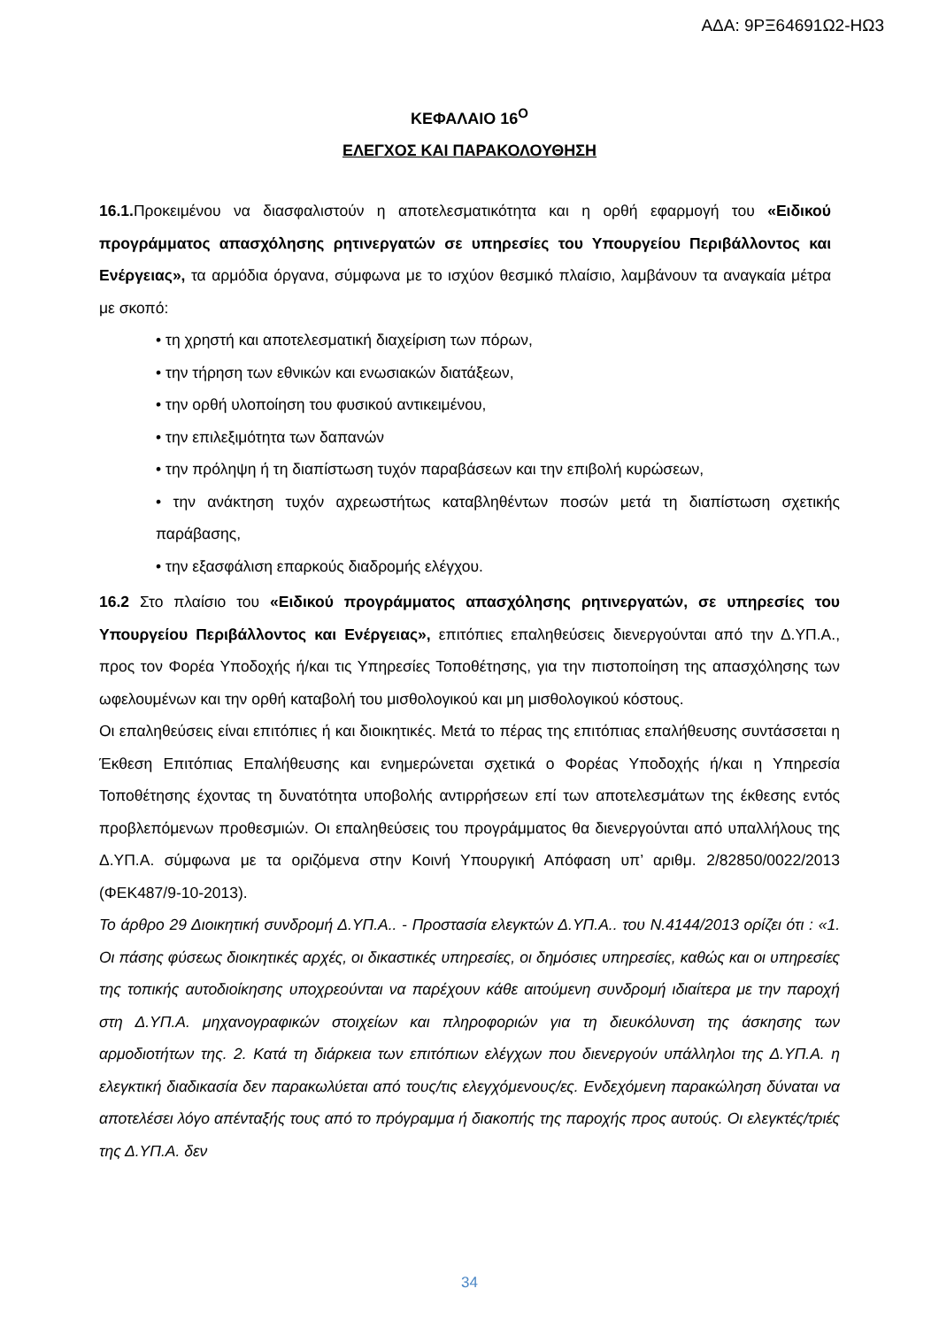ΑΔΑ: 9ΡΞ64691Ω2-ΗΩ3
ΚΕΦΑΛΑΙΟ 16<sup>Ο</sup>
ΕΛΕΓΧΟΣ ΚΑΙ ΠΑΡΑΚΟΛΟΥΘΗΣΗ
16.1. Προκειμένου να διασφαλιστούν η αποτελεσματικότητα και η ορθή εφαρμογή του «Ειδικού προγράμματος απασχόλησης ρητινεργατών σε υπηρεσίες του Υπουργείου Περιβάλλοντος και Ενέργειας», τα αρμόδια όργανα, σύμφωνα με το ισχύον θεσμικό πλαίσιο, λαμβάνουν τα αναγκαία μέτρα με σκοπό:
• τη χρηστή και αποτελεσματική διαχείριση των πόρων,
• την τήρηση των εθνικών και ενωσιακών διατάξεων,
• την ορθή υλοποίηση του φυσικού αντικειμένου,
• την επιλεξιμότητα των δαπανών
• την πρόληψη ή τη διαπίστωση τυχόν παραβάσεων και την επιβολή κυρώσεων,
• την ανάκτηση τυχόν αχρεωστήτως καταβληθέντων ποσών μετά τη διαπίστωση σχετικής παράβασης,
• την εξασφάλιση επαρκούς διαδρομής ελέγχου.
16.2 Στο πλαίσιο του «Ειδικού προγράμματος απασχόλησης ρητινεργατών, σε υπηρεσίες του Υπουργείου Περιβάλλοντος και Ενέργειας», επιτόπιες επαληθεύσεις διενεργούνται από την Δ.ΥΠ.Α., προς τον Φορέα Υποδοχής ή/και τις Υπηρεσίες Τοποθέτησης, για την πιστοποίηση της απασχόλησης των ωφελουμένων και την ορθή καταβολή του μισθολογικού και μη μισθολογικού κόστους.
Οι επαληθεύσεις είναι επιτόπιες ή και διοικητικές. Μετά το πέρας της επιτόπιας επαλήθευσης συντάσσεται η Έκθεση Επιτόπιας Επαλήθευσης και ενημερώνεται σχετικά ο Φορέας Υποδοχής ή/και η Υπηρεσία Τοποθέτησης έχοντας τη δυνατότητα υποβολής αντιρρήσεων επί των αποτελεσμάτων της έκθεσης εντός προβλεπόμενων προθεσμιών. Οι επαληθεύσεις του προγράμματος θα διενεργούνται από υπαλλήλους της Δ.ΥΠ.Α. σύμφωνα με τα οριζόμενα στην Κοινή Υπουργική Απόφαση υπ’ αριθμ. 2/82850/0022/2013 (ΦΕΚ487/9-10-2013).
Το άρθρο 29 Διοικητική συνδρομή Δ.ΥΠ.Α.. - Προστασία ελεγκτών Δ.ΥΠ.Α.. του Ν.4144/2013 ορίζει ότι : «1. Οι πάσης φύσεως διοικητικές αρχές, οι δικαστικές υπηρεσίες, οι δημόσιες υπηρεσίες, καθώς και οι υπηρεσίες της τοπικής αυτοδιοίκησης υποχρεούνται να παρέχουν κάθε αιτούμενη συνδρομή ιδιαίτερα με την παροχή στη Δ.ΥΠ.Α. μηχανογραφικών στοιχείων και πληροφοριών για τη διευκόλυνση της άσκησης των αρμοδιοτήτων της. 2. Κατά τη διάρκεια των επιτόπιων ελέγχων που διενεργούν υπάλληλοι της Δ.ΥΠ.Α. η ελεγκτική διαδικασία δεν παρακωλύεται από τους/τις ελεγχόμενους/ες. Ενδεχόμενη παρακώληση δύναται να αποτελέσει λόγο απένταξής τους από το πρόγραμμα ή διακοπής της παροχής προς αυτούς. Οι ελεγκτές/τριές της Δ.ΥΠ.Α. δεν
34